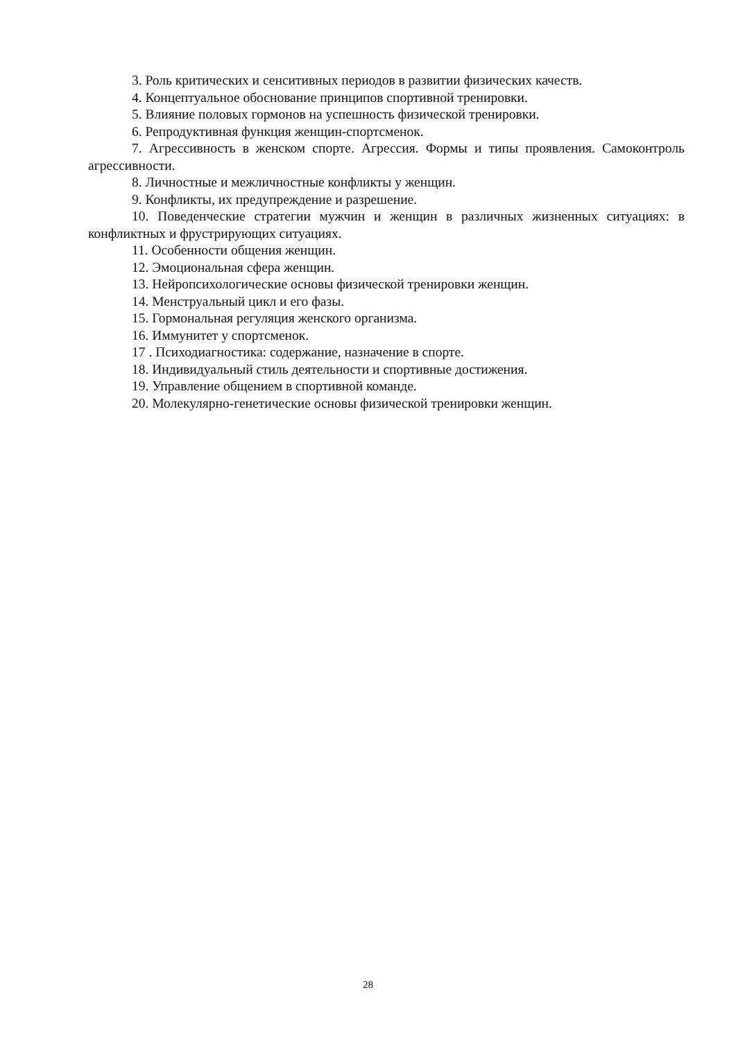3. Роль критических и сенситивных периодов в развитии физических качеств.
4. Концептуальное обоснование принципов спортивной тренировки.
5. Влияние половых гормонов на успешность физической тренировки.
6. Репродуктивная функция женщин-спортсменок.
7. Агрессивность в женском спорте. Агрессия. Формы и типы проявления. Самоконтроль агрессивности.
8. Личностные и межличностные конфликты у женщин.
9. Конфликты, их предупреждение и разрешение.
10. Поведенческие стратегии мужчин и женщин в различных жизненных ситуациях: в конфликтных и фрустрирующих ситуациях.
11. Особенности общения женщин.
12. Эмоциональная сфера женщин.
13. Нейропсихологические основы физической тренировки женщин.
14. Менструальный цикл и его фазы.
15. Гормональная регуляция женского организма.
16. Иммунитет у спортсменок.
17 . Психодиагностика: содержание, назначение в спорте.
18. Индивидуальный стиль деятельности и спортивные достижения.
19. Управление общением в спортивной команде.
20. Молекулярно-генетические основы физической тренировки женщин.
28